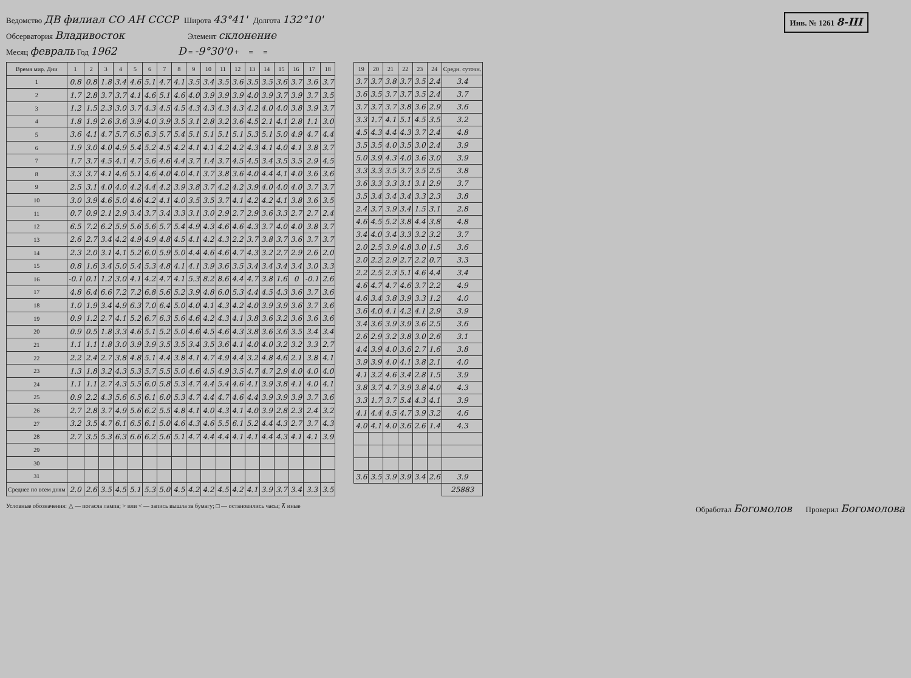Инв. № 1261 8-III
Ведомство ДВ филиал СО АН СССР Широта 43°41' Долгота 132°10'
Обсерватория Владивосток Элемент склонение
Месяц февраль Год 1962 D = -9°30'0 + = =
| Время мир. Дни | 1 | 2 | 3 | 4 | 5 | 6 | 7 | 8 | 9 | 10 | 11 | 12 | 13 | 14 | 15 | 16 | 17 | 18 |
| --- | --- | --- | --- | --- | --- | --- | --- | --- | --- | --- | --- | --- | --- | --- | --- | --- | --- | --- |
| 1 | 0.8 | 0.8 | 1.8 | 3.4 | 4.6 | 5.1 | 4.7 | 4.1 | 3.5 | 3.4 | 3.5 | 3.6 | 3.5 | 3.5 | 3.6 | 3.7 | 3.6 | 3.7 |
| 2 | 1.7 | 2.8 | 3.7 | 3.7 | 4.1 | 4.6 | 5.1 | 4.6 | 4.0 | 3.9 | 3.9 | 3.9 | 4.0 | 3.9 | 3.7 | 3.9 | 3.7 | 3.5 |
| 3 | 1.2 | 1.5 | 2.3 | 3.0 | 3.7 | 4.3 | 4.5 | 4.5 | 4.3 | 4.3 | 4.3 | 4.3 | 4.2 | 4.0 | 4.0 | 3.8 | 3.9 | 3.7 |
| 4 | 1.8 | 1.9 | 2.6 | 3.6 | 3.9 | 4.0 | 3.9 | 3.5 | 3.1 | 2.8 | 3.2 | 3.6 | 4.5 | 2.1 | 4.1 | 2.8 | 1.1 | 3.0 |
| 5 | 3.6 | 4.1 | 4.7 | 5.7 | 6.5 | 6.3 | 5.7 | 5.4 | 5.1 | 5.1 | 5.1 | 5.1 | 5.3 | 5.1 | 5.0 | 4.9 | 4.7 | 4.4 |
| 6 | 1.9 | 3.0 | 4.0 | 4.9 | 5.4 | 5.2 | 4.5 | 4.2 | 4.1 | 4.1 | 4.2 | 4.2 | 4.3 | 4.1 | 4.0 | 4.1 | 3.8 | 3.7 |
| 7 | 1.7 | 3.7 | 4.5 | 4.1 | 4.7 | 5.6 | 4.6 | 4.4 | 3.7 | 1.4 | 3.7 | 4.5 | 4.5 | 3.4 | 3.5 | 3.5 | 2.9 | 4.5 |
| 8 | 3.3 | 3.7 | 4.1 | 4.6 | 5.1 | 4.6 | 4.0 | 4.0 | 4.1 | 3.7 | 3.8 | 3.6 | 4.0 | 4.4 | 4.1 | 4.0 | 3.6 | 3.6 |
| 9 | 2.5 | 3.1 | 4.0 | 4.0 | 4.2 | 4.4 | 4.2 | 3.9 | 3.8 | 3.7 | 4.2 | 4.2 | 3.9 | 4.0 | 4.0 | 4.0 | 3.7 | 3.7 |
| 10 | 3.0 | 3.9 | 4.6 | 5.0 | 4.6 | 4.2 | 4.1 | 4.0 | 3.5 | 3.5 | 3.7 | 4.1 | 4.2 | 4.2 | 4.1 | 3.8 | 3.6 | 3.5 |
| 11 | 0.7 | 0.9 | 2.1 | 2.9 | 3.4 | 3.7 | 3.4 | 3.3 | 3.1 | 3.0 | 2.9 | 2.7 | 2.9 | 3.6 | 3.3 | 2.7 | 2.7 | 2.4 |
| 12 | 6.5 | 7.2 | 6.2 | 5.9 | 5.6 | 5.6 | 5.7 | 5.4 | 4.9 | 4.3 | 4.6 | 4.6 | 4.3 | 3.7 | 4.0 | 4.0 | 3.8 | 3.7 |
| 13 | 2.6 | 2.7 | 3.4 | 4.2 | 4.9 | 4.9 | 4.8 | 4.5 | 4.1 | 4.2 | 4.3 | 2.2 | 3.7 | 3.8 | 3.7 | 3.6 | 3.7 | 3.7 |
| 14 | 2.3 | 2.0 | 3.1 | 4.1 | 5.2 | 6.0 | 5.9 | 5.0 | 4.4 | 4.6 | 4.6 | 4.7 | 4.3 | 3.2 | 2.7 | 2.9 | 2.6 | 2.0 |
| 15 | 0.8 | 1.6 | 3.4 | 5.0 | 5.4 | 5.3 | 4.8 | 4.1 | 4.1 | 3.9 | 3.6 | 3.5 | 3.4 | 3.4 | 3.4 | 3.4 | 3.0 | 3.3 |
| 16 | -0.1 | 0.1 | 1.2 | 3.0 | 4.1 | 4.2 | 4.7 | 4.1 | 5.3 | 8.2 | 8.6 | 4.4 | 4.7 | 3.8 | 1.6 | 0 | -0.1 | 2.6 |
| 17 | 4.8 | 6.4 | 6.6 | 7.2 | 7.2 | 6.8 | 5.6 | 5.2 | 3.9 | 4.8 | 6.0 | 5.3 | 4.4 | 4.5 | 4.3 | 3.6 | 3.7 | 3.6 |
| 18 | 1.0 | 1.9 | 3.4 | 4.9 | 6.3 | 7.0 | 6.4 | 5.0 | 4.0 | 4.1 | 4.3 | 4.2 | 4.0 | 3.9 | 3.9 | 3.6 | 3.7 | 3.6 |
| 19 | 0.9 | 1.2 | 2.7 | 4.1 | 5.2 | 6.7 | 6.3 | 5.6 | 4.6 | 4.2 | 4.3 | 4.1 | 3.8 | 3.6 | 3.2 | 3.6 | 3.6 | 3.6 |
| 20 | 0.9 | 0.5 | 1.8 | 3.3 | 4.6 | 5.1 | 5.2 | 5.0 | 4.6 | 4.5 | 4.6 | 4.3 | 3.8 | 3.6 | 3.6 | 3.5 | 3.4 | 3.4 |
| 21 | 1.1 | 1.1 | 1.8 | 3.0 | 3.9 | 3.9 | 3.5 | 3.5 | 3.4 | 3.5 | 3.6 | 4.1 | 4.0 | 4.0 | 3.2 | 3.2 | 3.3 | 2.7 |
| 22 | 2.2 | 2.4 | 2.7 | 3.8 | 4.8 | 5.1 | 4.4 | 3.8 | 4.1 | 4.7 | 4.9 | 4.4 | 3.2 | 4.8 | 4.6 | 2.1 | 3.8 | 4.1 |
| 23 | 1.3 | 1.8 | 3.2 | 4.3 | 5.3 | 5.7 | 5.5 | 5.0 | 4.6 | 4.5 | 4.9 | 3.5 | 4.7 | 4.7 | 2.9 | 4.0 | 4.0 | 4.0 |
| 24 | 1.1 | 1.1 | 2.7 | 4.3 | 5.5 | 6.0 | 5.8 | 5.3 | 4.7 | 4.4 | 5.4 | 4.6 | 4.1 | 3.9 | 3.8 | 4.1 | 4.0 | 4.1 |
| 25 | 0.9 | 2.2 | 4.3 | 5.6 | 6.5 | 6.1 | 6.0 | 5.3 | 4.7 | 4.4 | 4.7 | 4.6 | 4.4 | 3.9 | 3.9 | 3.9 | 3.7 | 3.6 |
| 26 | 2.7 | 2.8 | 3.7 | 4.9 | 5.6 | 6.2 | 5.5 | 4.8 | 4.1 | 4.0 | 4.3 | 4.1 | 4.0 | 3.9 | 2.8 | 2.3 | 2.4 | 3.2 |
| 27 | 3.2 | 3.5 | 4.7 | 6.1 | 6.5 | 6.1 | 5.0 | 4.6 | 4.3 | 4.6 | 5.5 | 6.1 | 5.2 | 4.4 | 4.3 | 2.7 | 3.7 | 4.3 |
| 28 | 2.7 | 3.5 | 5.3 | 6.3 | 6.6 | 6.2 | 5.6 | 5.1 | 4.7 | 4.4 | 4.4 | 4.1 | 4.1 | 4.4 | 4.3 | 4.1 | 4.1 | 3.9 |
| 29 | | | | | | | | | | | | | | | | | | |
| 30 | | | | | | | | | | | | | | | | | | |
| 31 | | | | | | | | | | | | | | | | | | |
| Среднее по всем дням | 2.0 | 2.6 | 3.5 | 4.5 | 5.1 | 5.3 | 5.0 | 4.5 | 4.2 | 4.2 | 4.5 | 4.2 | 4.1 | 3.9 | 3.7 | 3.4 | 3.3 | 3.5 |
| 19 | 20 | 21 | 22 | 23 | 24 | Средн. суточн. |
| --- | --- | --- | --- | --- | --- | --- |
| 3.7 | 3.7 | 3.8 | 3.7 | 3.5 | 2.4 | 3.4 |
| 3.6 | 3.5 | 3.7 | 3.7 | 3.5 | 2.4 | 3.7 |
| 3.7 | 3.7 | 3.7 | 3.8 | 3.6 | 2.9 | 3.6 |
| 3.3 | 1.7 | 4.1 | 5.1 | 4.5 | 3.5 | 3.2 |
| 4.5 | 4.3 | 4.4 | 4.3 | 3.7 | 2.4 | 4.8 |
| 3.5 | 3.5 | 4.0 | 3.5 | 3.0 | 2.4 | 3.9 |
| 5.0 | 3.9 | 4.3 | 4.0 | 3.6 | 3.0 | 3.9 |
| 3.3 | 3.3 | 3.5 | 3.7 | 3.5 | 2.5 | 3.8 |
| 3.6 | 3.3 | 3.3 | 3.1 | 3.1 | 2.9 | 3.7 |
| 3.5 | 3.4 | 3.4 | 3.4 | 3.3 | 2.3 | 3.8 |
| 2.4 | 3.7 | 3.9 | 3.4 | 1.5 | 3.1 | 2.8 |
| 4.6 | 4.5 | 5.2 | 3.8 | 4.4 | 3.8 | 4.8 |
| 3.4 | 4.0 | 3.4 | 3.3 | 3.2 | 3.2 | 3.7 |
| 2.0 | 2.5 | 3.9 | 4.8 | 3.0 | 1.5 | 3.6 |
| 2.0 | 2.2 | 2.9 | 2.7 | 2.2 | 0.7 | 3.3 |
| 2.2 | 2.5 | 2.3 | 5.1 | 4.6 | 4.4 | 3.4 |
| 4.6 | 4.7 | 4.7 | 4.6 | 3.7 | 2.2 | 4.9 |
| 4.6 | 3.4 | 3.8 | 3.9 | 3.3 | 1.2 | 4.0 |
| 3.6 | 4.0 | 4.1 | 4.2 | 4.1 | 2.9 | 3.9 |
| 3.4 | 3.6 | 3.9 | 3.9 | 3.6 | 2.5 | 3.6 |
| 2.6 | 2.9 | 3.2 | 3.8 | 3.0 | 2.6 | 3.1 |
| 4.4 | 3.9 | 4.0 | 3.6 | 2.7 | 1.6 | 3.8 |
| 3.9 | 3.9 | 4.0 | 4.1 | 3.8 | 2.1 | 4.0 |
| 4.1 | 3.2 | 4.6 | 3.4 | 2.8 | 1.5 | 3.9 |
| 3.8 | 3.7 | 4.7 | 3.9 | 3.8 | 4.0 | 4.3 |
| 3.3 | 1.7 | 3.7 | 5.4 | 4.3 | 4.1 | 3.9 |
| 4.1 | 4.4 | 4.5 | 4.7 | 3.9 | 3.2 | 4.6 |
| 4.0 | 4.1 | 4.0 | 3.6 | 2.6 | 1.4 | 4.3 |
| 3.6 | 3.5 | 3.9 | 3.9 | 3.4 | 2.6 | 3.9 |
| | | | | | | 25883 |
Условные обозначения: △ — погасла лампа; > или < — запись вышла за бумагу; □ — остановились часы; ⊼ иные
Обработал Богомолов Проверил Богомолова